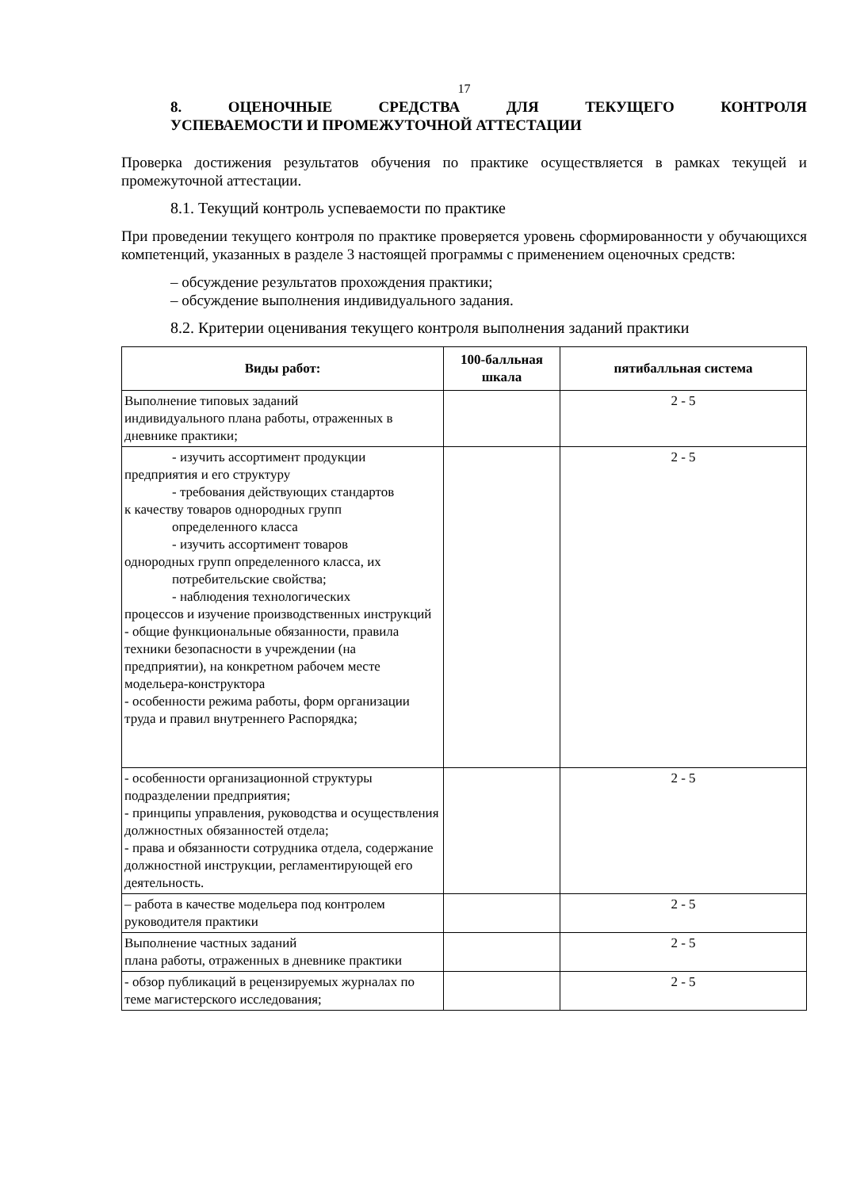17
8. ОЦЕНОЧНЫЕ СРЕДСТВА ДЛЯ ТЕКУЩЕГО КОНТРОЛЯ
УСПЕВАЕМОСТИ И ПРОМЕЖУТОЧНОЙ АТТЕСТАЦИИ
Проверка достижения результатов обучения по практике осуществляется в рамках текущей и промежуточной аттестации.
8.1. Текущий контроль успеваемости по практике
При проведении текущего контроля по практике проверяется уровень сформированности у обучающихся компетенций, указанных в разделе 3 настоящей программы с применением оценочных средств:
– обсуждение результатов прохождения практики;
– обсуждение выполнения индивидуального задания.
8.2. Критерии оценивания текущего контроля выполнения заданий практики
| Виды работ: | 100-балльная шкала | пятибалльная система |
| --- | --- | --- |
| Выполнение типовых заданий индивидуального плана работы, отраженных в дневнике практики; | | 2 - 5 |
| - изучить ассортимент продукции предприятия и его структуру - требования действующих стандартов к качеству товаров однородных групп определенного класса - изучить ассортимент товаров однородных групп определенного класса, их потребительские свойства; - наблюдения технологических процессов и изучение производственных инструкций - общие функциональные обязанности, правила техники безопасности в учреждении (на предприятии), на конкретном рабочем месте модельера-конструктора - особенности режима работы, форм организации труда и правил внутреннего Распорядка; | | 2 - 5 |
| - особенности организационной структуры подразделении предприятия; - принципы управления, руководства и осуществления должностных обязанностей отдела; - права и обязанности сотрудника отдела, содержание должностной инструкции, регламентирующей его деятельность. | | 2 - 5 |
| – работа в качестве модельера под контролем руководителя практики | | 2 - 5 |
| Выполнение частных заданий плана работы, отраженных в дневнике практики | | 2 - 5 |
| - обзор публикаций в рецензируемых журналах по теме магистерского исследования; | | 2 - 5 |